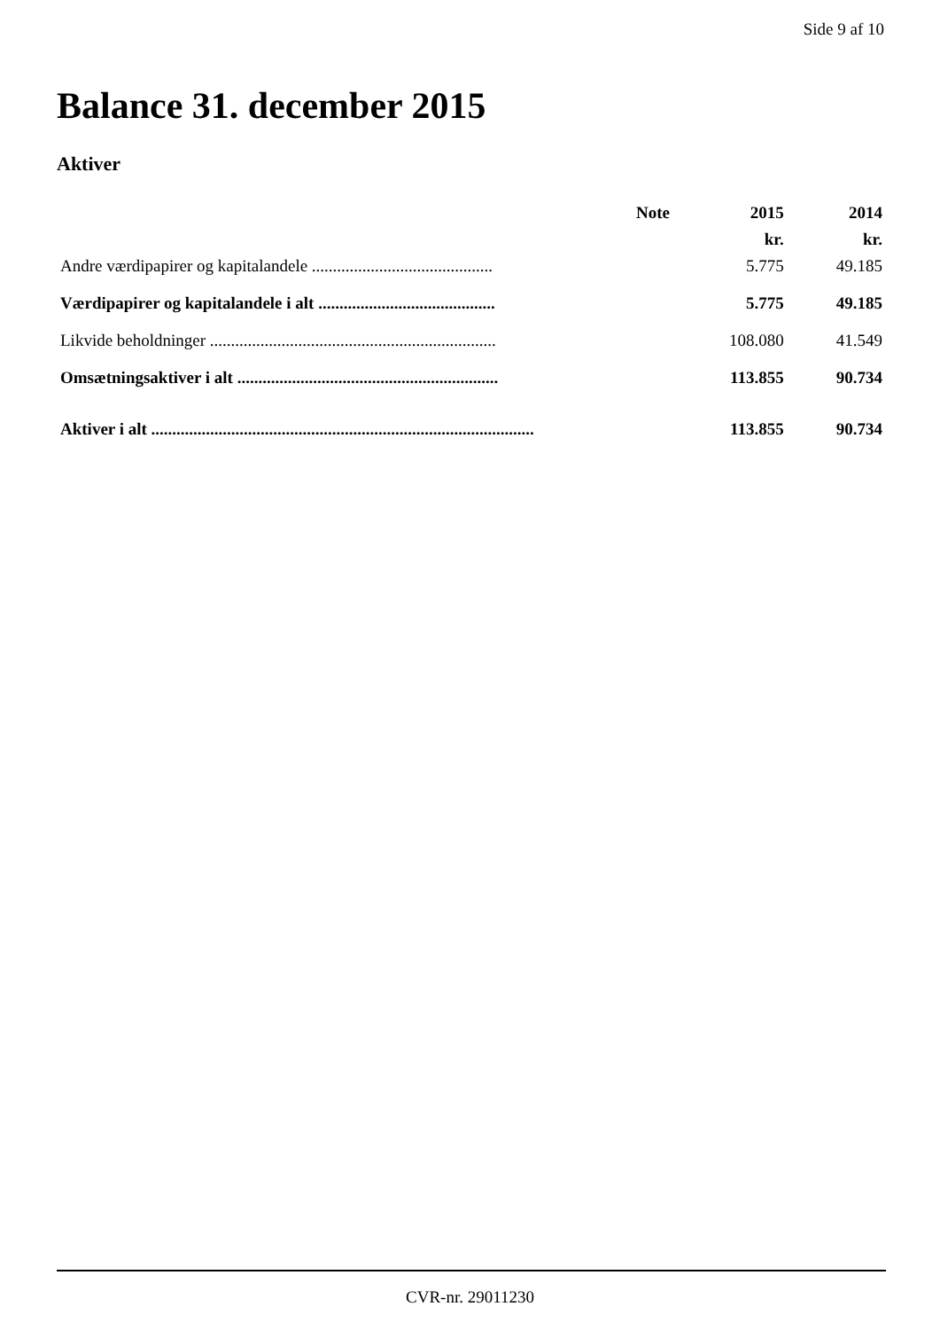Side 9 af 10
Balance 31. december 2015
Aktiver
| | Note | 2015 | 2014 |
| --- | --- | --- | --- |
| | | kr. | kr. |
| Andre værdipapirer og kapitalandele ........................................... | | 5.775 | 49.185 |
| Værdipapirer og kapitalandele i alt .......................................... | | 5.775 | 49.185 |
| Likvide beholdninger .................................................................... | | 108.080 | 41.549 |
| Omsætningsaktiver i alt .............................................................. | | 113.855 | 90.734 |
| Aktiver i alt ........................................................................................... | | 113.855 | 90.734 |
CVR-nr. 29011230